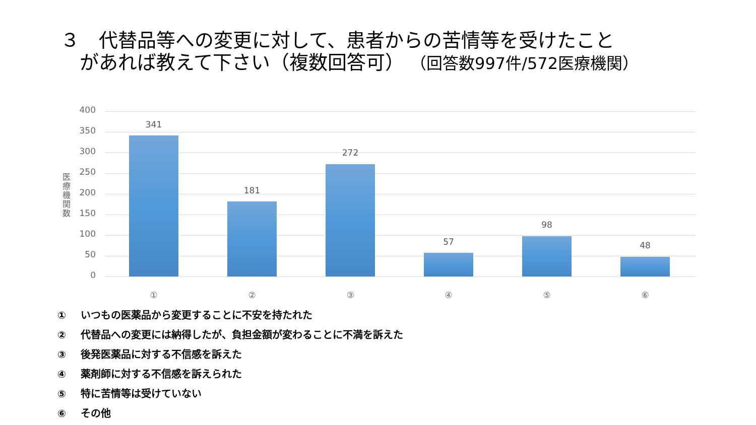３　代替品等への変更に対して、患者からの苦情等を受けたこと
があれば教えて下さい（複数回答可） （回答数997件/572医療機関）
医療機関数
400
350
300
250
200
150
100
50
0
341
①
181
②
272
③
57
④
98
⑤
48
⑥
① いつもの医薬品から変更することに不安を持たれた
② 代替品への変更には納得したが、負担金額が変わることに不満を訴えた
③ 後発医薬品に対する不信感を訴えた
④ 薬剤師に対する不信感を訴えられた
⑤ 特に苦情等は受けていない
⑥ その他